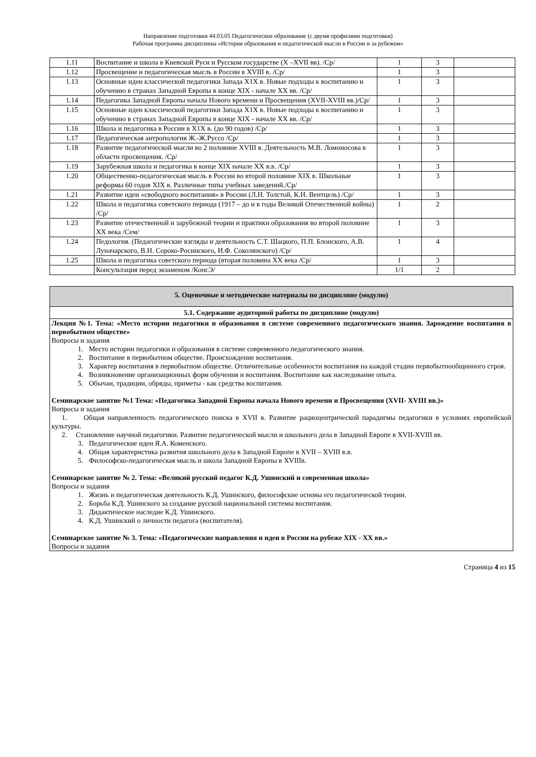Направление подготовки 44.03.05 Педагогическое образование (с двумя профилями подготовки)
Рабочая программа дисциплины «История образования и педагогической мысли в России и за рубежом»
| 1.11 | Воспитание и школа в Киевской Руси и Русском государстве (X –XVII вв). /Ср/ | 1 | 3 | |
| 1.12 | Просвещение и педагогическая мысль в России в XVIII в. /Ср/ | 1 | 3 | |
| 1.13 | Основные идеи классической педагогики Запада Х1Х в. Новые подходы к воспитанию и обучению в странах Западной Европы в конце XIX - начале XX вв. /Ср/ | 1 | 3 | |
| 1.14 | Педагогика Западной Европы начала Нового времени и Просвещения (XVII-XVIII вв.)/Ср/ | 1 | 3 | |
| 1.15 | Основные идеи классической педагогики Запада Х1Х в. Новые подходы к воспитанию и обучению в странах Западной Европы в конце XIX - начале XX вв. /Ср/ | 1 | 3 | |
| 1.16 | Школа и педагогика в России в Х1Х в. (до 90 годов) /Ср/ | 1 | 3 | |
| 1.17 | Педагогическая антропология Ж.-Ж.Руссо /Ср/ | 1 | 3 | |
| 1.18 | Развитие педагогической мысли во 2 половине XVIII в. Деятельность М.В. Ломоносова в области просвещения. /Ср/ | 1 | 3 | |
| 1.19 | Зарубежная школа и педагогика в конце XIX начале XX в.в. /Ср/ | 1 | 3 | |
| 1.20 | Общественно-педагогическая мысль в России во второй половине XIX в. Школьные реформы 60 годов XIX в. Различные типы учебных заведений./Ср/ | 1 | 3 | |
| 1.21 | Развитие идеи «свободного воспитания» в России (Л.Н. Толстой, К.Н. Вентцель) /Ср/ | 1 | 3 | |
| 1.22 | Школа и педагогика советского периода (1917 – до и в годы Великой Отечественной войны) /Ср/ | 1 | 2 | |
| 1.23 | Развитие отечественной и зарубежной теории и практики образования во второй половине XX века /Сем/ | 1 | 3 | |
| 1.24 | Педология. (Педагогические взгляды и деятельность С.Т. Шацкого, П.П. Блонского, А.В. Луначарского, В.Н. Сороко-Росинского, И.Ф. Соколянского) /Ср/ | 1 | 4 | |
| 1.25 | Школа и педагогика советского периода (вторая половина XX века /Ср/ | 1 | 3 | |
| | Консультация перед экзаменом /КонсЭ/ | 1/1 | 2 | |
5. Оценочные и методические материалы по дисциплине (модулю)
5.1. Содержание аудиторной работы по дисциплине (модулю)
Лекция №1. Тема: «Место истории педагогики и образования в системе современного педагогического знания. Зарождение воспитания в первобытном обществе»
Вопросы и задания
1. Место истории педагогики и образования в системе современного педагогического знания.
2. Воспитание в первобытном обществе. Происхождение воспитания.
3. Характер воспитания в первобытном обществе. Отличительные особенности воспитания на каждой стадии первобытнообщинного строя.
4. Возникновение организационных форм обучения и воспитания. Воспитание как наследование опыта.
5. Обычаи, традиции, обряды, приметы - как средства воспитания.
Семинарское занятие №1 Тема: «Педагогика Западной Европы начала Нового времени и Просвещения (XVII- XVIII вв.)»
Вопросы и задания
1. Общая направленность педагогического поиска в XVII в. Развитие рациоцентрической парадигмы педагогики в условиях европейской культуры.
2. Становление научной педагогики. Развитие педагогической мысли и школьного дела в Западной Европе в XVII-XVIII вв.
3. Педагогические идеи Я.А. Коменского.
4. Общая характеристика развития школьного дела в Западной Европе в XVII – XVIII в.в.
5. Философско-педагогическая мысль и школа Западной Европы в XVIIIв.
Семинарское занятие № 2. Тема: «Великий русский педагог К.Д. Ушинский и современная школа»
Вопросы и задания
1. Жизнь и педагогическая деятельность К.Д. Ушинского, философские основы его педагогической теории.
2. Борьба К.Д. Ушинского за создание русской национальной системы воспитания.
3. Дидактическое наследие К.Д. Ушинского.
4. К.Д. Ушинский о личности педагога (воспитателя).
Семинарское занятие № 3. Тема: «Педагогические направления и идеи в России на рубеже XIX - XX вв.»
Вопросы и задания
Страница 4 из 15